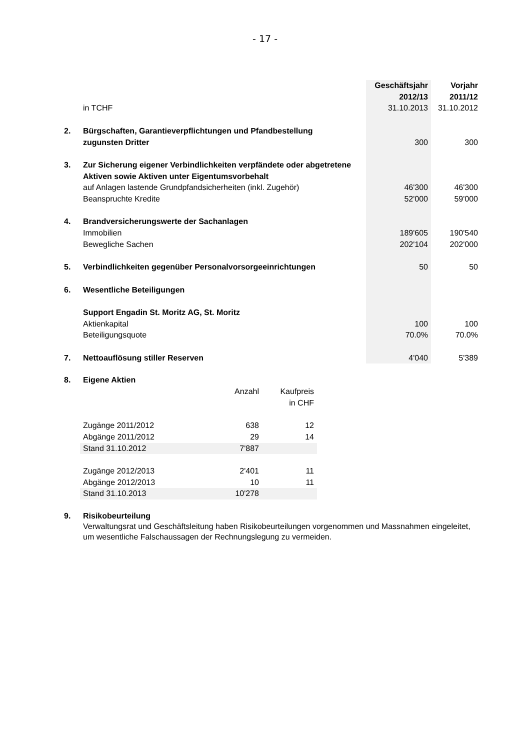- 17 -
| | | Geschäftsjahr 2012/13 | Vorjahr 2011/12 |
| | in TCHF | 31.10.2013 | 31.10.2012 |
| 2. | Bürgschaften, Garantieverpflichtungen und Pfandbestellung zugunsten Dritter | 300 | 300 |
| 3. | Zur Sicherung eigener Verbindlichkeiten verpfändete oder abgetretene Aktiven sowie Aktiven unter Eigentumsvorbehalt | | |
| | auf Anlagen lastende Grundpfandsicherheiten (inkl. Zugehör) | 46'300 | 46'300 |
| | Beanspruchte Kredite | 52'000 | 59'000 |
| 4. | Brandversicherungswerte der Sachanlagen | | |
| | Immobilien | 189'605 | 190'540 |
| | Bewegliche Sachen | 202'104 | 202'000 |
| 5. | Verbindlichkeiten gegenüber Personalvorsorgeeinrichtungen | 50 | 50 |
| 6. | Wesentliche Beteiligungen | | |
| | Support Engadin St. Moritz AG, St. Moritz | | |
| | Aktienkapital | 100 | 100 |
| | Beteiligungsquote | 70.0% | 70.0% |
| 7. | Nettoauflösung stiller Reserven | 4'040 | 5'389 |
| 8. | Eigene Aktien | | |
| | | Anzahl | Kaufpreis in CHF |
| | Zugänge 2011/2012 | 638 | 12 |
| | Abgänge 2011/2012 | 29 | 14 |
| | Stand 31.10.2012 | 7'887 | |
| | Zugänge 2012/2013 | 2'401 | 11 |
| | Abgänge 2012/2013 | 10 | 11 |
| | Stand 31.10.2013 | 10'278 | |
| 9. | Risikobeurteilung Verwaltungsrat und Geschäftsleitung haben Risikobeurteilungen vorgenommen und Massnahmen eingeleitet, um wesentliche Falschaussagen der Rechnungslegung zu vermeiden. |